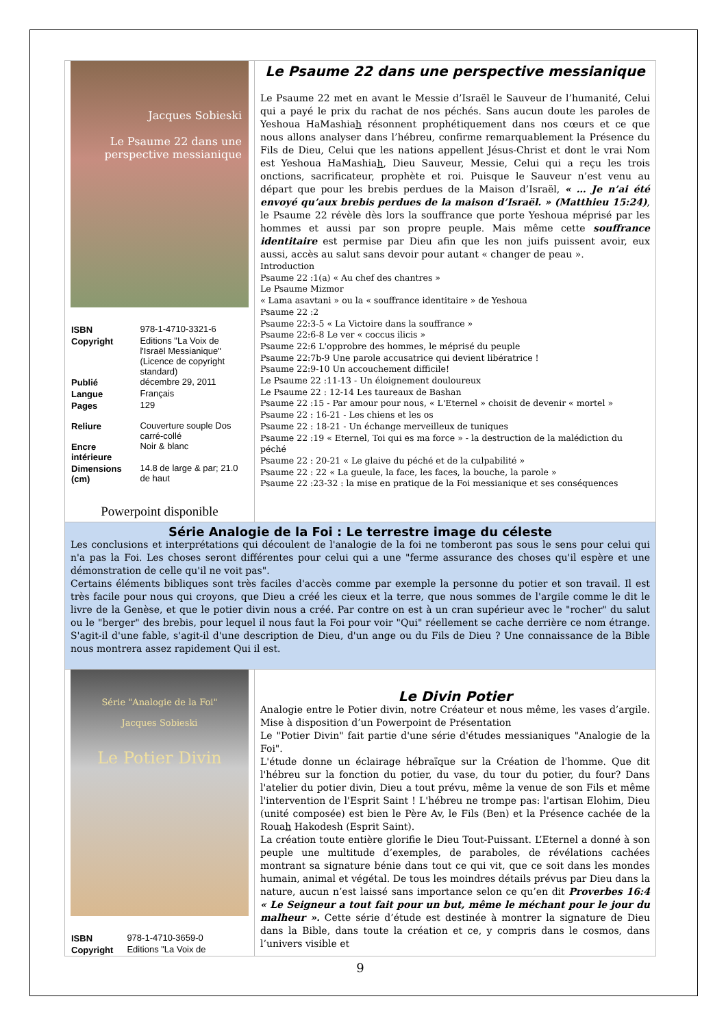| Jacques Sobieski Le Psaume 22 dans une perspective messianique / ISBN / 978-1-4710-3321-6 / / Copyright / Editions "La Voix de l'Israël Messianique" (Licence de copyright standard) / / Publié / décembre 29, 2011 / / Langue / Français / / Pages / 129 / / Reliure / Couverture souple Dos carré-collé / / Encre intérieure / Noir & blanc / / Dimensions (cm) / 14.8 de large & par; 21.0 de haut / Powerpoint disponible | Le Psaume 22 dans une perspective messianique Le Psaume 22 met en avant le Messie d’Israël le Sauveur de l’humanité, Celui qui a payé le prix du rachat de nos péchés. Sans aucun doute les paroles de Yeshoua HaMashia h résonnent prophétiquement dans nos cœurs et ce que nous allons analyser dans l’hébreu, confirme remarquablement la Présence du Fils de Dieu, Celui que les nations appellent Jésus-Christ et dont le vrai Nom est Yeshoua HaMashia h , Dieu Sauveur, Messie, Celui qui a reçu les trois onctions, sacrificateur, prophète et roi. Puisque le Sauveur n’est venu au départ que pour les brebis perdues de la Maison d’Israël, « … Je n’ai été envoyé qu’aux brebis perdues de la maison d’Israël. » (Matthieu 15:24) , le Psaume 22 révèle dès lors la souffrance que porte Yeshoua méprisé par les hommes et aussi par son propre peuple. Mais même cette souffrance identitaire est permise par Dieu afin que les non juifs puissent avoir, eux aussi, accès au salut sans devoir pour autant « changer de peau ». Introduction Psaume 22 :1(a) « Au chef des chantres » Le Psaume Mizmor « Lama asavtani » ou la « souffrance identitaire » de Yeshoua Psaume 22 :2 Psaume 22:3-5 « La Victoire dans la souffrance » Psaume 22:6-8 Le ver « coccus ilicis » Psaume 22:6 L'opprobre des hommes, le méprisé du peuple Psaume 22:7b-9 Une parole accusatrice qui devient libératrice ! Psaume 22:9-10 Un accouchement difficile! Le Psaume 22 :11-13 - Un éloignement douloureux Le Psaume 22 : 12-14 Les taureaux de Bashan Psaume 22 :15 - Par amour pour nous, « L'Eternel » choisit de devenir « mortel » Psaume 22 : 16-21 - Les chiens et les os Psaume 22 : 18-21 - Un échange merveilleux de tuniques Psaume 22 :19 « Eternel, Toi qui es ma force » - la destruction de la malédiction du péché Psaume 22 : 20-21 « Le glaive du péché et de la culpabilité » Psaume 22 : 22 « La gueule, la face, les faces, la bouche, la parole » Psaume 22 :23-32 : la mise en pratique de la Foi messianique et ses conséquences |
| Série Analogie de la Foi : Le terrestre image du céleste Les conclusions et interprétations qui découlent de l'analogie de la foi ne tomberont pas sous le sens pour celui qui n'a pas la Foi. Les choses seront différentes pour celui qui a une "ferme assurance des choses qu'il espère et une démonstration de celle qu'il ne voit pas". Certains éléments bibliques sont très faciles d'accès comme par exemple la personne du potier et son travail. Il est très facile pour nous qui croyons, que Dieu a créé les cieux et la terre, que nous sommes de l'argile comme le dit le livre de la Genèse, et que le potier divin nous a créé. Par contre on est à un cran supérieur avec le "rocher" du salut ou le "berger" des brebis, pour lequel il nous faut la Foi pour voir "Qui" réellement se cache derrière ce nom étrange. S'agit-il d'une fable, s'agit-il d'une description de Dieu, d'un ange ou du Fils de Dieu ? Une connaissance de la Bible nous montrera assez rapidement Qui il est. | |
| Série "Analogie de la Foi" Jacques Sobieski Le Potier Divin / ISBN / 978-1-4710-3659-0 / / Copyright / Editions "La Voix de / | Le Divin Potier Analogie entre le Potier divin, notre Créateur et nous même, les vases d’argile. Mise à disposition d’un Powerpoint de Présentation Le "Potier Divin" fait partie d'une série d'études messianiques "Analogie de la Foi". L'étude donne un éclairage hébraïque sur la Création de l'homme. Que dit l'hébreu sur la fonction du potier, du vase, du tour du potier, du four? Dans l'atelier du potier divin, Dieu a tout prévu, même la venue de son Fils et même l'intervention de l'Esprit Saint ! L'hébreu ne trompe pas: l'artisan Elohim, Dieu (unité composée) est bien le Père Av, le Fils (Ben) et la Présence cachée de la Roua h Hakodesh (Esprit Saint). La création toute entière glorifie le Dieu Tout-Puissant. L’Eternel a donné à son peuple une multitude d’exemples, de paraboles, de révélations cachées montrant sa signature bénie dans tout ce qui vit, que ce soit dans les mondes humain, animal et végétal. De tous les moindres détails prévus par Dieu dans la nature, aucun n’est laissé sans importance selon ce qu’en dit Proverbes 16:4 « Le Seigneur a tout fait pour un but, même le méchant pour le jour du malheur ». Cette série d’étude est destinée à montrer la signature de Dieu dans la Bible, dans toute la création et ce, y compris dans le cosmos, dans l’univers visible et |
9